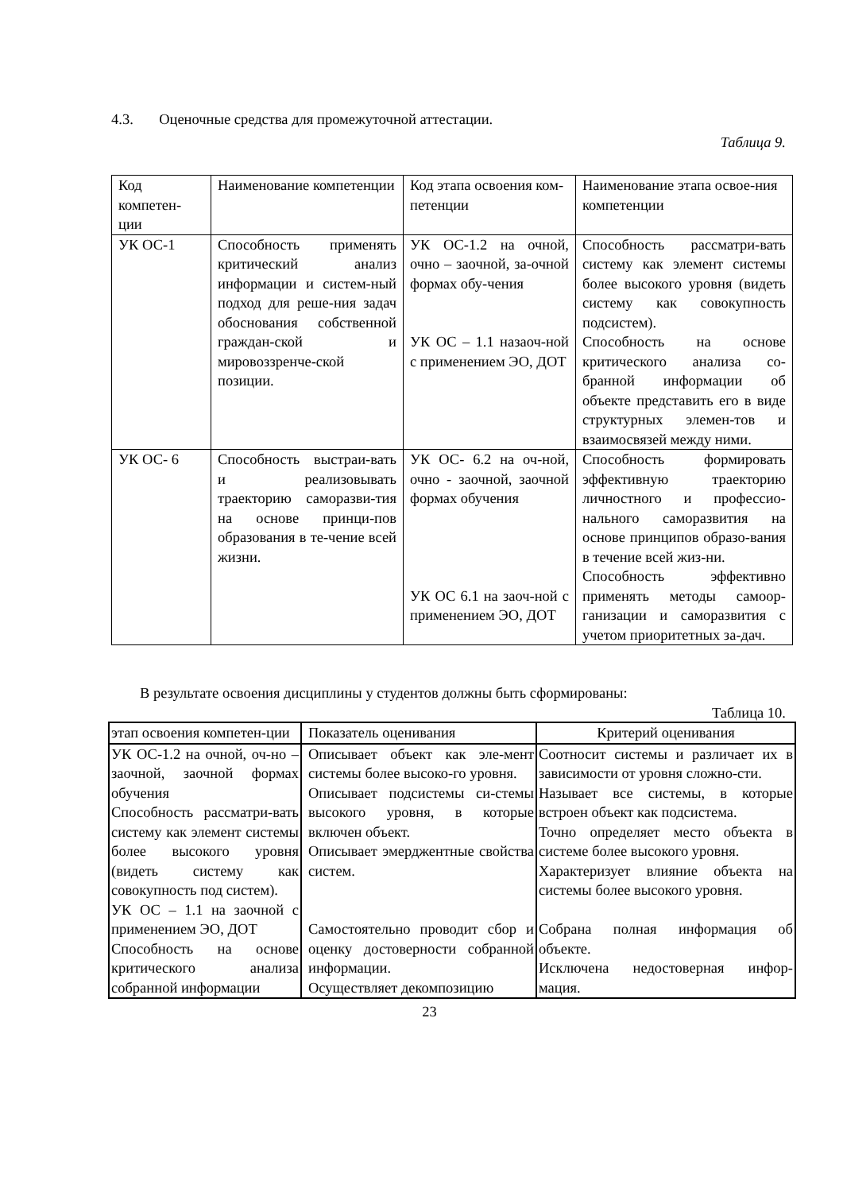4.3. Оценочные средства для промежуточной аттестации.
Таблица 9.
| Код компетен-ции | Наименование компетенции | Код этапа освоения ком-петенции | Наименование этапа освое-ния компетенции |
| --- | --- | --- | --- |
| УК ОС-1 | Способность применять критический анализ информации и систем-ный подход для реше-ния задач обоснования собственной граждан-ской и мировоззренче-ской позиции. | УК ОС-1.2 на очной, очно – заочной, за-очной формах обу-чения УК ОС – 1.1 назаоч-ной с применением ЭО, ДОТ | Способность рассматри-вать систему как элемент системы более высокого уровня (видеть систему как совокупность подсистем). Способность на основе критического анализа со-бранной информации об объекте представить его в виде структурных элемен-тов и взаимосвязей между ними. |
| УК ОС- 6 | Способность выстраи-вать и реализовывать траекторию саморазви-тия на основе принци-пов образования в те-чение всей жизни. | УК ОС- 6.2 на оч-ной, очно - заочной, заочной формах обучения УК ОС 6.1 на заоч-ной с применением ЭО, ДОТ | Способность формировать эффективную траекторию личностного и профессио-нального саморазвития на основе принципов образо-вания в течение всей жиз-ни. Способность эффективно применять методы самоор-ганизации и саморазвития с учетом приоритетных за-дач. |
В результате освоения дисциплины у студентов должны быть сформированы:
Таблица 10.
| этап освоения компетен-ции | Показатель оценивания | Критерий оценивания |
| --- | --- | --- |
| УК ОС-1.2 на очной, оч-но – заочной, заочной формах обучения Способность рассматри-вать систему как элемент системы более высокого уровня (видеть систему как совокупность под систем). УК ОС – 1.1 на заочной с применением ЭО, ДОТ Способность на основе критического анализа собранной информации | Описывает объект как эле-мент системы более высоко-го уровня. Описывает подсистемы си-стемы высокого уровня, в которые включен объект. Описывает эмерджентные свойства систем. Самостоятельно проводит сбор и оценку достоверности собранной информации. Осуществляет декомпозицию | Соотносит системы и различает их в зависимости от уровня сложно-сти. Называет все системы, в которые встроен объект как подсистема. Точно определяет место объекта в системе более высокого уровня. Характеризует влияние объекта на системы более высокого уровня. Собрана полная информация об объекте. Исключена недостоверная инфор-мация. |
23